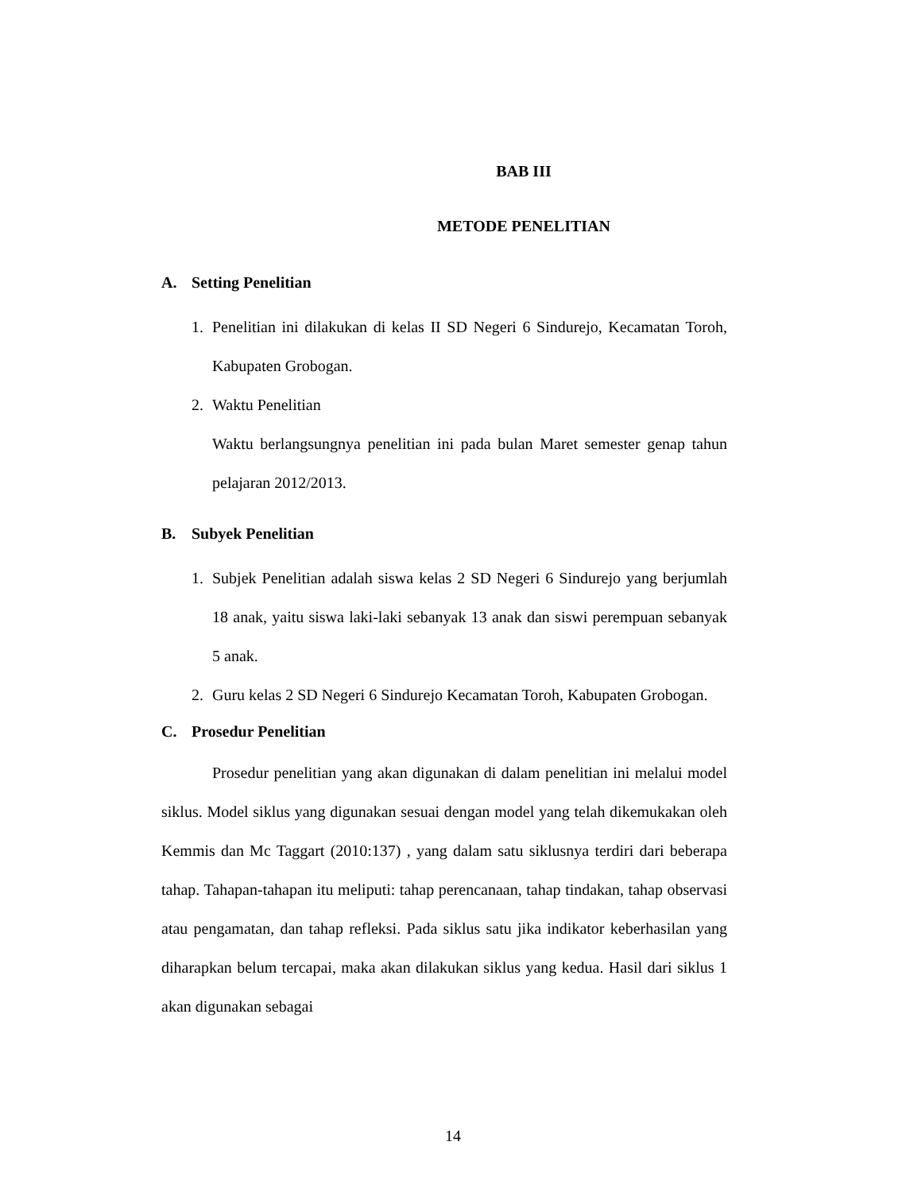BAB III
METODE PENELITIAN
A. Setting Penelitian
1. Penelitian ini dilakukan di kelas II SD Negeri 6 Sindurejo, Kecamatan Toroh, Kabupaten Grobogan.
2. Waktu Penelitian
Waktu berlangsungnya penelitian ini pada bulan Maret semester genap tahun pelajaran 2012/2013.
B. Subyek Penelitian
1. Subjek Penelitian adalah siswa kelas 2 SD Negeri 6 Sindurejo yang berjumlah 18 anak, yaitu siswa laki-laki sebanyak 13 anak dan siswi perempuan sebanyak 5 anak.
2. Guru kelas 2 SD Negeri 6 Sindurejo Kecamatan Toroh, Kabupaten Grobogan.
C. Prosedur Penelitian
Prosedur penelitian yang akan digunakan di dalam penelitian ini melalui model siklus. Model siklus yang digunakan sesuai dengan model yang telah dikemukakan oleh Kemmis dan Mc Taggart (2010:137) , yang dalam satu siklusnya terdiri dari beberapa tahap. Tahapan-tahapan itu meliputi: tahap perencanaan, tahap tindakan, tahap observasi atau pengamatan, dan tahap refleksi. Pada siklus satu jika indikator keberhasilan yang diharapkan belum tercapai, maka akan dilakukan siklus yang kedua. Hasil dari siklus 1 akan digunakan sebagai
14